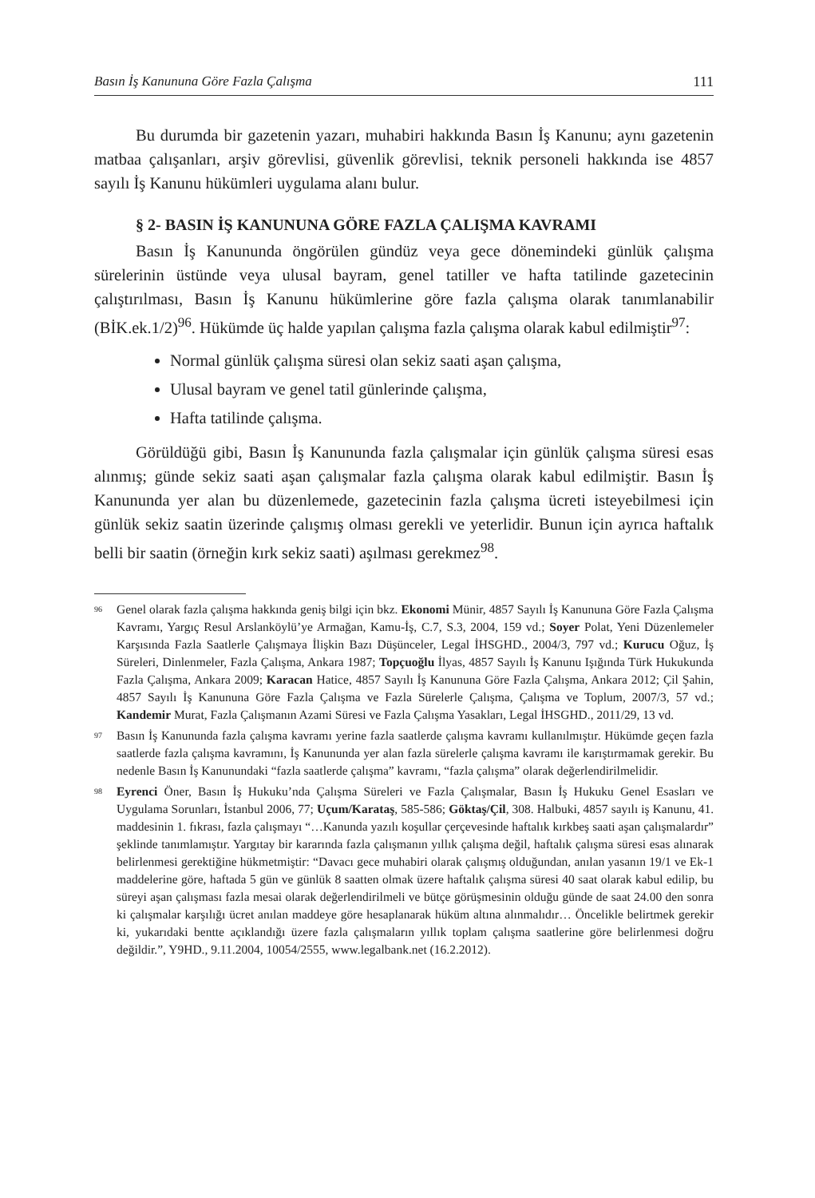Basın İş Kanununa Göre Fazla Çalışma 111
Bu durumda bir gazetenin yazarı, muhabiri hakkında Basın İş Kanunu; aynı gazetenin matbaa çalışanları, arşiv görevlisi, güvenlik görevlisi, teknik personeli hakkında ise 4857 sayılı İş Kanunu hükümleri uygulama alanı bulur.
§ 2- BASIN İŞ KANUNUNA GÖRE FAZLA ÇALIŞMA KAVRAMI
Basın İş Kanununda öngörülen gündüz veya gece dönemindeki günlük çalışma sürelerinin üstünde veya ulusal bayram, genel tatiller ve hafta tatilinde gazetecinin çalıştırılması, Basın İş Kanunu hükümlerine göre fazla çalışma olarak tanımlanabilir (BİK.ek.1/2)<sup>96</sup>. Hükümde üç halde yapılan çalışma fazla çalışma olarak kabul edilmiştir<sup>97</sup>:
Normal günlük çalışma süresi olan sekiz saati aşan çalışma,
Ulusal bayram ve genel tatil günlerinde çalışma,
Hafta tatilinde çalışma.
Görüldüğü gibi, Basın İş Kanununda fazla çalışmalar için günlük çalışma süresi esas alınmış; günde sekiz saati aşan çalışmalar fazla çalışma olarak kabul edilmiştir. Basın İş Kanununda yer alan bu düzenlemede, gazetecinin fazla çalışma ücreti isteyebilmesi için günlük sekiz saatin üzerinde çalışmış olması gerekli ve yeterlidir. Bunun için ayrıca haftalık belli bir saatin (örneğin kırk sekiz saati) aşılması gerekmez<sup>98</sup>.
<sup>96</sup>
Genel olarak fazla çalışma hakkında geniş bilgi için bkz. Ekonomi Münir, 4857 Sayılı İş Kanununa Göre Fazla Çalışma Kavramı, Yargıç Resul Arslanköylü’ye Armağan, Kamu-İş, C.7, S.3, 2004, 159 vd.; Soyer Polat, Yeni Düzenlemeler Karşısında Fazla Saatlerle Çalışmaya İlişkin Bazı Düşünceler, Legal İHSGHD., 2004/3, 797 vd.; Kurucu Oğuz, İş Süreleri, Dinlenmeler, Fazla Çalışma, Ankara 1987; Topçuoğlu İlyas, 4857 Sayılı İş Kanunu Işığında Türk Hukukunda Fazla Çalışma, Ankara 2009; Karacan Hatice, 4857 Sayılı İş Kanununa Göre Fazla Çalışma, Ankara 2012; Çil Şahin, 4857 Sayılı İş Kanununa Göre Fazla Çalışma ve Fazla Sürelerle Çalışma, Çalışma ve Toplum, 2007/3, 57 vd.; Kandemir Murat, Fazla Çalışmanın Azami Süresi ve Fazla Çalışma Yasakları, Legal İHSGHD., 2011/29, 13 vd.
<sup>97</sup>
Basın İş Kanununda fazla çalışma kavramı yerine fazla saatlerde çalışma kavramı kullanılmıştır. Hükümde geçen fazla saatlerde fazla çalışma kavramını, İş Kanununda yer alan fazla sürelerle çalışma kavramı ile karıştırmamak gerekir. Bu nedenle Basın İş Kanunundaki “fazla saatlerde çalışma” kavramı, “fazla çalışma” olarak değerlendirilmelidir.
<sup>98</sup>
Eyrenci Öner, Basın İş Hukuku’nda Çalışma Süreleri ve Fazla Çalışmalar, Basın İş Hukuku Genel Esasları ve Uygulama Sorunları, İstanbul 2006, 77; Uçum/Karataş, 585-586; Göktaş/Çil, 308. Halbuki, 4857 sayılı iş Kanunu, 41. maddesinin 1. fıkrası, fazla çalışmayı “…Kanunda yazılı koşullar çerçevesinde haftalık kırkbeş saati aşan çalışmalardır” şeklinde tanımlamıştır. Yargıtay bir kararında fazla çalışmanın yıllık çalışma değil, haftalık çalışma süresi esas alınarak belirlenmesi gerektiğine hükmetmiştir: “Davacı gece muhabiri olarak çalışmış olduğundan, anılan yasanın 19/1 ve Ek-1 maddelerine göre, haftada 5 gün ve günlük 8 saatten olmak üzere haftalık çalışma süresi 40 saat olarak kabul edilip, bu süreyi aşan çalışması fazla mesai olarak değerlendirilmeli ve bütçe görüşmesinin olduğu günde de saat 24.00 den sonra ki çalışmalar karşılığı ücret anılan maddeye göre hesaplanarak hüküm altına alınmalıdır… Öncelikle belirtmek gerekir ki, yukarıdaki bentte açıklandığı üzere fazla çalışmaların yıllık toplam çalışma saatlerine göre belirlenmesi doğru değildir.”, Y9HD., 9.11.2004, 10054/2555, www.legalbank.net (16.2.2012).